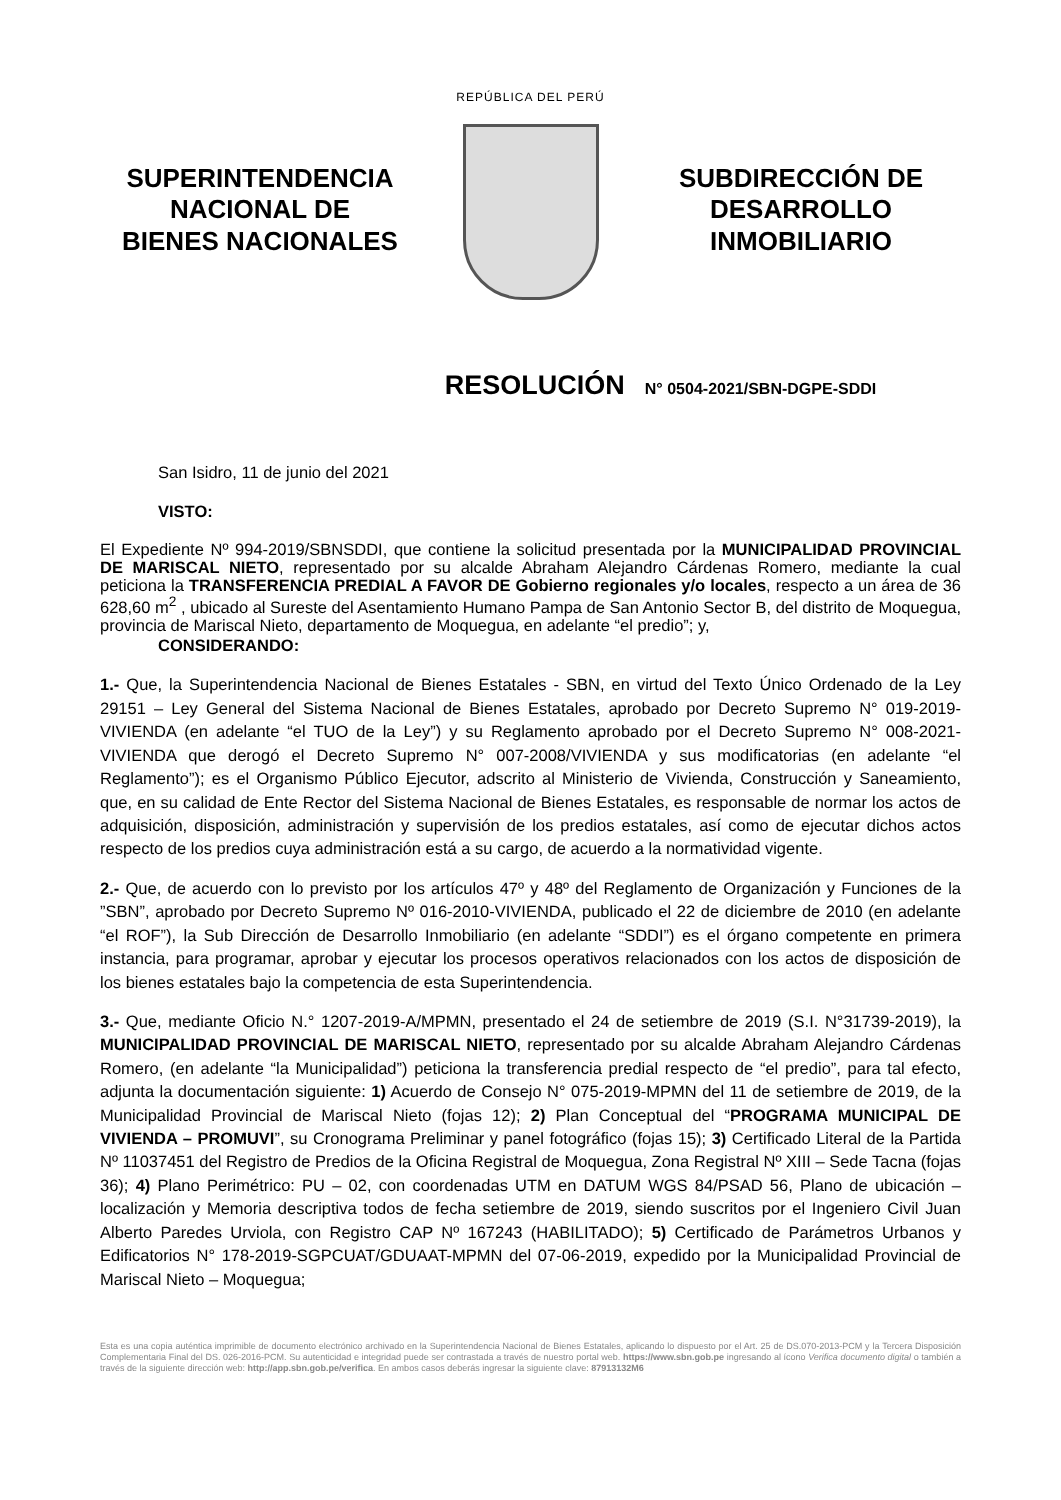SUPERINTENDENCIA
NACIONAL DE
BIENES NACIONALES
REPÚBLICA DEL PERÚ
SUBDIRECCIÓN DE
DESARROLLO
INMOBILIARIO
RESOLUCIÓN N° 0504-2021/SBN-DGPE-SDDI
San Isidro, 11 de junio del 2021
VISTO:
El Expediente Nº 994-2019/SBNSDDI, que contiene la solicitud presentada por la MUNICIPALIDAD PROVINCIAL DE MARISCAL NIETO, representado por su alcalde Abraham Alejandro Cárdenas Romero, mediante la cual peticiona la TRANSFERENCIA PREDIAL A FAVOR DE Gobierno regionales y/o locales, respecto a un área de 36 628,60 m<sup>2</sup> , ubicado al Sureste del Asentamiento Humano Pampa de San Antonio Sector B, del distrito de Moquegua, provincia de Mariscal Nieto, departamento de Moquegua, en adelante “el predio”; y,
CONSIDERANDO:
1.- Que, la Superintendencia Nacional de Bienes Estatales - SBN, en virtud del Texto Único Ordenado de la Ley 29151 – Ley General del Sistema Nacional de Bienes Estatales, aprobado por Decreto Supremo N° 019-2019-VIVIENDA (en adelante “el TUO de la Ley”) y su Reglamento aprobado por el Decreto Supremo N° 008-2021-VIVIENDA que derogó el Decreto Supremo N° 007-2008/VIVIENDA y sus modificatorias (en adelante “el Reglamento”); es el Organismo Público Ejecutor, adscrito al Ministerio de Vivienda, Construcción y Saneamiento, que, en su calidad de Ente Rector del Sistema Nacional de Bienes Estatales, es responsable de normar los actos de adquisición, disposición, administración y supervisión de los predios estatales, así como de ejecutar dichos actos respecto de los predios cuya administración está a su cargo, de acuerdo a la normatividad vigente.
2.- Que, de acuerdo con lo previsto por los artículos 47º y 48º del Reglamento de Organización y Funciones de la ”SBN”, aprobado por Decreto Supremo Nº 016-2010-VIVIENDA, publicado el 22 de diciembre de 2010 (en adelante “el ROF”), la Sub Dirección de Desarrollo Inmobiliario (en adelante “SDDI”) es el órgano competente en primera instancia, para programar, aprobar y ejecutar los procesos operativos relacionados con los actos de disposición de los bienes estatales bajo la competencia de esta Superintendencia.
3.- Que, mediante Oficio N.° 1207-2019-A/MPMN, presentado el 24 de setiembre de 2019 (S.I. N°31739-2019), la MUNICIPALIDAD PROVINCIAL DE MARISCAL NIETO, representado por su alcalde Abraham Alejandro Cárdenas Romero, (en adelante “la Municipalidad”) peticiona la transferencia predial respecto de “el predio”, para tal efecto, adjunta la documentación siguiente: 1) Acuerdo de Consejo N° 075-2019-MPMN del 11 de setiembre de 2019, de la Municipalidad Provincial de Mariscal Nieto (fojas 12); 2) Plan Conceptual del “PROGRAMA MUNICIPAL DE VIVIENDA – PROMUVI”, su Cronograma Preliminar y panel fotográfico (fojas 15); 3) Certificado Literal de la Partida Nº 11037451 del Registro de Predios de la Oficina Registral de Moquegua, Zona Registral Nº XIII – Sede Tacna (fojas 36); 4) Plano Perimétrico: PU – 02, con coordenadas UTM en DATUM WGS 84/PSAD 56, Plano de ubicación – localización y Memoria descriptiva todos de fecha setiembre de 2019, siendo suscritos por el Ingeniero Civil Juan Alberto Paredes Urviola, con Registro CAP Nº 167243 (HABILITADO); 5) Certificado de Parámetros Urbanos y Edificatorios N° 178-2019-SGPCUAT/GDUAAT-MPMN del 07-06-2019, expedido por la Municipalidad Provincial de Mariscal Nieto – Moquegua;
Esta es una copia auténtica imprimible de documento electrónico archivado en la Superintendencia Nacional de Bienes Estatales, aplicando lo dispuesto por el Art. 25 de DS.070-2013-PCM y la Tercera Disposición Complementaria Final del DS. 026-2016-PCM. Su autenticidad e integridad puede ser contrastada a través de nuestro portal web. https://www.sbn.gob.pe ingresando al ícono Verifica documento digital o también a través de la siguiente dirección web: http://app.sbn.gob.pe/verifica. En ambos casos deberás ingresar la siguiente clave: 87913132M6